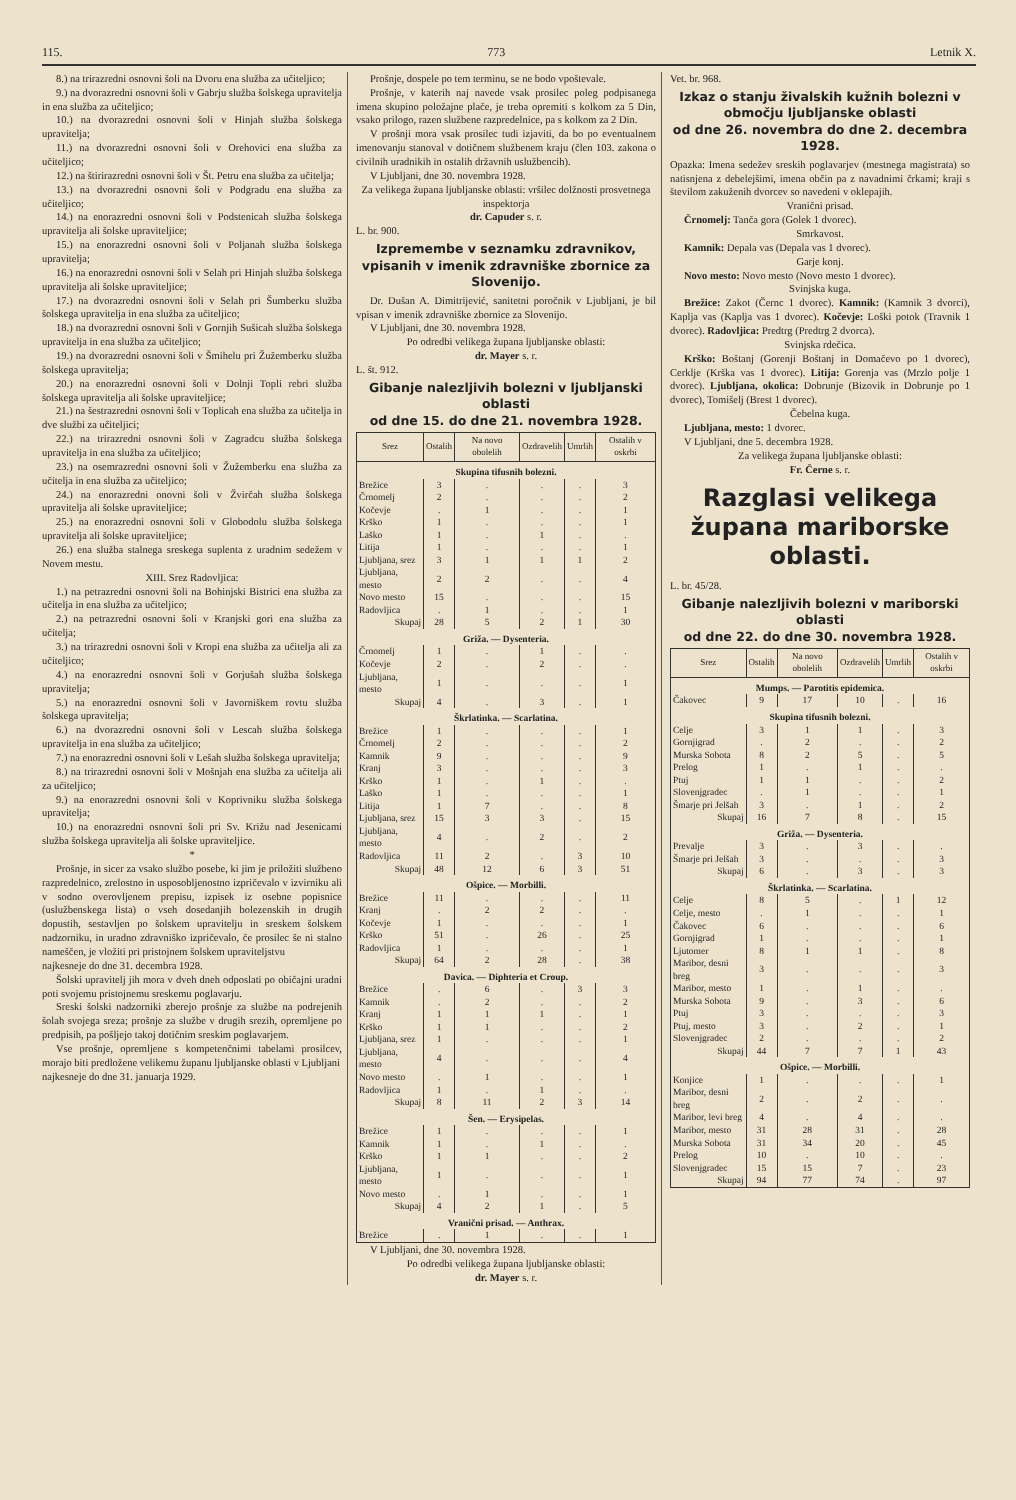115. 773 Letnik X.
8.) na trirazredni osnovni šoli na Dvoru ena služba za učiteljico;
9.) na dvorazredni osnovni šoli v Gabrju služba šolskega upravitelja in ena služba za učiteljico;
10.) na dvorazredni osnovni šoli v Hinjah služba šolskega upravitelja;
11.) na dvorazredni osnovni šoli v Orehovici ena služba za učiteljico;
12.) na štirirazredni osnovni šoli v Št. Petru ena služba za učitelja;
13.) na dvorazredni osnovni šoli v Podgradu ena služba za učiteljico;
14.) na enorazredni osnovni šoli v Podstenicah služba šolskega upravitelja ali šolske upraviteljice;
15.) na enorazredni osnovni šoli v Poljanah služba šolskega upravitelja;
16.) na enorazredni osnovni šoli v Selah pri Hinjah služba šolskega upravitelja ali šolske upraviteljice;
17.) na dvorazredni osnovni šoli v Selah pri Šumberku služba šolskega upravitelja in ena služba za učiteljico;
18.) na dvorazredni osnovni šoli v Gornjih Sušicah služba šolskega upravitelja in ena služba za učiteljico;
19.) na dvorazredni osnovni šoli v Šmihelu pri Žužemberku služba šolskega upravitelja;
20.) na enorazredni osnovni šoli v Dolnji Topli rebri služba šolskega upravitelja ali šolske upraviteljice;
21.) na šestrazredni osnovni šoli v Toplicah ena služba za učitelja in dve službi za učiteljici;
22.) na trirazredni osnovni šoli v Zagradcu služba šolskega upravitelja in ena služba za učiteljico;
23.) na osemrazredni osnovni šoli v Žužemberku ena služba za učitelja in ena služba za učiteljico;
24.) na enorazredni onovni šoli v Žvirčah služba šolskega upravitelja ali šolske upraviteljice;
25.) na enorazredni osnovni šoli v Globodolu služba šolskega upravitelja ali šolske upraviteljice;
26.) ena služba stalnega sreskega suplenta z uradnim sedežem v Novem mestu.
XIII. Srez Radovljica:
1.) na petrazredni osnovni šoli na Bohinjski Bistrici ena služba za učitelja in ena služba za učiteljico;
2.) na petrazredni osnovni šoli v Kranjski gori ena služba za učitelja;
3.) na trirazredni osnovni šoli v Kropi ena služba za učitelja ali za učiteljico;
4.) na enorazredni osnovni šoli v Gorjušah služba šolskega upravitelja;
5.) na enorazredni osnovni šoli v Javorniškem rovtu služba šolskega upravitelja;
6.) na dvorazredni osnovni šoli v Lescah služba šolskega upravitelja in ena služba za učiteljico;
7.) na enorazredni osnovni šoli v Lešah služba šolskega upravitelja;
8.) na trirazredni osnovni šoli v Mošnjah ena služba za učitelja ali za učiteljico;
9.) na enorazredni osnovni šoli v Koprivniku služba šolskega upravitelja;
10.) na enorazredni osnovni šoli pri Sv. Križu nad Jesenicami služba šolskega upravitelja ali šolske upraviteljice.
*
Prošnje, in sicer za vsako službo posebe, ki jim je priložiti službeno razpredelnico, zrelostno in usposobljenostno izpričevalo v izvirniku ali v sodno overovljenem prepisu, izpisek iz osebne popisnice (uslužbenskega lista) o vseh dosedanjih bolezenskih in drugih dopustih, sestavljen po šolskem upravitelju in sreskem šolskem nadzorniku, in uradno zdravniško izpričevalo, če prosilec še ni stalno nameščen, je vložiti pri pristojnem šolskem upraviteljstvu
najkesneje do dne 31. decembra 1928.
Šolski upravitelj jih mora v dveh dneh odposlati po običajni uradni poti svojemu pristojnemu sreskemu poglavarju.
Sreski šolski nadzorniki zberejo prošnje za službe na podrejenih šolah svojega sreza; prošnje za službe v drugih srezih, opremljene po predpisih, pa pošljejo takoj dotičnim sreskim poglavarjem.
Vse prošnje, opremljene s kompetenčnimi tabelami prosilcev, morajo biti predložene velikemu županu ljubljanske oblasti v Ljubljani
najkesneje do dne 31. januarja 1929.
Prošnje, dospele po tem terminu, se ne bodo vpoštevale.
Prošnje, v katerih naj navede vsak prosilec poleg podpisanega imena skupino položajne plače, je treba opremiti s kolkom za 5 Din, vsako prilogo, razen službene razpredelnice, pa s kolkom za 2 Din.
V prošnji mora vsak prosilec tudi izjaviti, da bo po eventualnem imenovanju stanoval v dotičnem službenem kraju (člen 103. zakona o civilnih uradnikih in ostalih državnih uslužbencih).
V Ljubljani, dne 30. novembra 1928.
Za velikega župana ljubljanske oblasti: vršilec dolžnosti prosvetnega inspektorja
dr. Capuder s. r.
L. br. 900.
Izpremembe v seznamku zdravnikov, vpisanih v imenik zdravniške zbornice za Slovenijo.
Dr. Dušan A. Dimitrijević, sanitetni poročnik v Ljubljani, je bil vpisan v imenik zdravniške zbornice za Slovenijo.
V Ljubljani, dne 30. novembra 1928.
Po odredbi velikega župana ljubljanske oblasti:
dr. Mayer s. r.
L. št. 912.
Gibanje nalezljivih bolezni v ljubljanski oblasti
od dne 15. do dne 21. novembra 1928.
| Srez | Ostalih | Na novo obolelih | Ozdravelih | Umrlih | Ostalih v oskrbi |
| --- | --- | --- | --- | --- | --- |
| Skupina tifusnih bolezni. | | | | | |
| Brežice | 3 | . | . | . | 3 |
| Črnomelj | 2 | . | . | . | 2 |
| Kočevje | . | 1 | . | . | 1 |
| Krško | 1 | . | . | . | 1 |
| Laško | 1 | . | 1 | . | . |
| Litija | 1 | . | . | . | 1 |
| Ljubljana, srez | 3 | 1 | 1 | 1 | 2 |
| Ljubljana, mesto | 2 | 2 | . | . | 4 |
| Novo mesto | 15 | . | . | . | 15 |
| Radovljica | . | 1 | . | . | 1 |
| Skupaj | 28 | 5 | 2 | 1 | 30 |
| Griža. — Dysenteria. | | | | | |
| Črnomelj | 1 | . | 1 | . | . |
| Kočevje | 2 | . | 2 | . | . |
| Ljubljana, mesto | 1 | . | . | . | 1 |
| Skupaj | 4 | . | 3 | . | 1 |
| Škrlatinka. — Scarlatina. | | | | | |
| Brežice | 1 | . | . | . | 1 |
| Črnomelj | 2 | . | . | . | 2 |
| Kamnik | 9 | . | . | . | 9 |
| Kranj | 3 | . | . | . | 3 |
| Krško | 1 | . | 1 | . | . |
| Laško | 1 | . | . | . | 1 |
| Litija | 1 | 7 | . | . | 8 |
| Ljubljana, srez | 15 | 3 | 3 | . | 15 |
| Ljubljana, mesto | 4 | . | 2 | . | 2 |
| Radovljica | 11 | 2 | . | 3 | 10 |
| Skupaj | 48 | 12 | 6 | 3 | 51 |
| Ošpice. — Morbilli. | | | | | |
| Brežice | 11 | . | . | . | 11 |
| Kranj | . | 2 | 2 | . | . |
| Kočevje | 1 | . | . | . | 1 |
| Krško | 51 | . | 26 | . | 25 |
| Radovljica | 1 | . | . | . | 1 |
| Skupaj | 64 | 2 | 28 | . | 38 |
| Davica. — Diphteria et Croup. | | | | | |
| Brežice | . | 6 | . | 3 | 3 |
| Kamnik | . | 2 | . | . | 2 |
| Kranj | 1 | 1 | 1 | . | 1 |
| Krško | 1 | 1 | . | . | 2 |
| Ljubljana, srez | 1 | . | . | . | 1 |
| Ljubljana, mesto | 4 | . | . | . | 4 |
| Novo mesto | . | 1 | . | . | 1 |
| Radovljica | 1 | . | 1 | . | . |
| Skupaj | 8 | 11 | 2 | 3 | 14 |
| Šen. — Erysipelas. | | | | | |
| Brežice | 1 | . | . | . | 1 |
| Kamnik | 1 | . | 1 | . | . |
| Krško | 1 | 1 | . | . | 2 |
| Ljubljana, mesto | 1 | . | . | . | 1 |
| Novo mesto | . | 1 | . | . | 1 |
| Skupaj | 4 | 2 | 1 | . | 5 |
| Vranični prisad. — Anthrax. | | | | | |
| Brežice | . | 1 | . | . | 1 |
V Ljubljani, dne 30. novembra 1928.
Po odredbi velikega župana ljubljanske oblasti:
dr. Mayer s. r.
Vet. br. 968.
Izkaz o stanju živalskih kužnih bolezni v območju ljubljanske oblasti
od dne 26. novembra do dne 2. decembra 1928.
Opazka: Imena sedežev sreskih poglavarjev (mestnega magistrata) so natisnjena z debelejšimi, imena občin pa z navadnimi črkami; kraji s številom zakuženih dvorcev so navedeni v oklepajih.
Vranični prisad.
Črnomelj: Tanča gora (Golek 1 dvorec).
Smrkavost.
Kamnik: Depala vas (Depala vas 1 dvorec).
Garje konj.
Novo mesto: Novo mesto (Novo mesto 1 dvorec).
Svinjska kuga.
Brežice: Zakot (Černc 1 dvorec). Kamnik: (Kamnik 3 dvorci), Kaplja vas (Kaplja vas 1 dvorec). Kočevje: Loški potok (Travnik 1 dvorec). Radovljica: Predtrg (Predtrg 2 dvorca).
Svinjska rdečica.
Krško: Boštanj (Gorenji Boštanj in Domačevo po 1 dvorec), Cerklje (Krška vas 1 dvorec). Litija: Gorenja vas (Mrzlo polje 1 dvorec). Ljubljana, okolica: Dobrunje (Bizovik in Dobrunje po 1 dvorec), Tomišelj (Brest 1 dvorec).
Čebelna kuga.
Ljubljana, mesto: 1 dvorec.
V Ljubljani, dne 5. decembra 1928.
Za velikega župana ljubljanske oblasti:
Fr. Černe s. r.
Razglasi velikega župana mariborske oblasti.
L. br. 45/28.
Gibanje nalezljivih bolezni v mariborski oblasti
od dne 22. do dne 30. novembra 1928.
| Srez | Ostalih | Na novo obolelih | Ozdravelih | Umrlih | Ostalih v oskrbi |
| --- | --- | --- | --- | --- | --- |
| Mumps. — Parotitis epidemica. | | | | | |
| Čakovec | 9 | 17 | 10 | . | 16 |
| Skupina tifusnih bolezni. | | | | | |
| Celje | 3 | 1 | 1 | . | 3 |
| Gornjigrad | . | 2 | . | . | 2 |
| Murska Sobota | 8 | 2 | 5 | . | 5 |
| Prelog | 1 | . | 1 | . | . |
| Ptuj | 1 | 1 | . | . | 2 |
| Slovenjgradec | . | 1 | . | . | 1 |
| Šmarje pri Jelšah | 3 | . | 1 | . | 2 |
| Skupaj | 16 | 7 | 8 | . | 15 |
| Griža. — Dysenteria. | | | | | |
| Prevalje | 3 | . | 3 | . | . |
| Šmarje pri Jelšah | 3 | . | . | . | 3 |
| Skupaj | 6 | . | 3 | . | 3 |
| Škrlatinka. — Scarlatina. | | | | | |
| Celje | 8 | 5 | . | 1 | 12 |
| Celje, mesto | . | 1 | . | . | 1 |
| Čakovec | 6 | . | . | . | 6 |
| Gornjigrad | 1 | . | . | . | 1 |
| Ljutomer | 8 | 1 | 1 | . | 8 |
| Maribor, desni breg | 3 | . | . | . | 3 |
| Maribor, mesto | 1 | . | 1 | . | . |
| Murska Sobota | 9 | . | 3 | . | 6 |
| Ptuj | 3 | . | . | . | 3 |
| Ptuj, mesto | 3 | . | 2 | . | 1 |
| Slovenjgradec | 2 | . | . | . | 2 |
| Skupaj | 44 | 7 | 7 | 1 | 43 |
| Ošpice. — Morbilli. | | | | | |
| Konjice | 1 | . | . | . | 1 |
| Maribor, desni breg | 2 | . | 2 | . | . |
| Maribor, levi breg | 4 | . | 4 | . | . |
| Maribor, mesto | 31 | 28 | 31 | . | 28 |
| Murska Sobota | 31 | 34 | 20 | . | 45 |
| Prelog | 10 | . | 10 | . | . |
| Slovenjgradec | 15 | 15 | 7 | . | 23 |
| Skupaj | 94 | 77 | 74 | . | 97 |